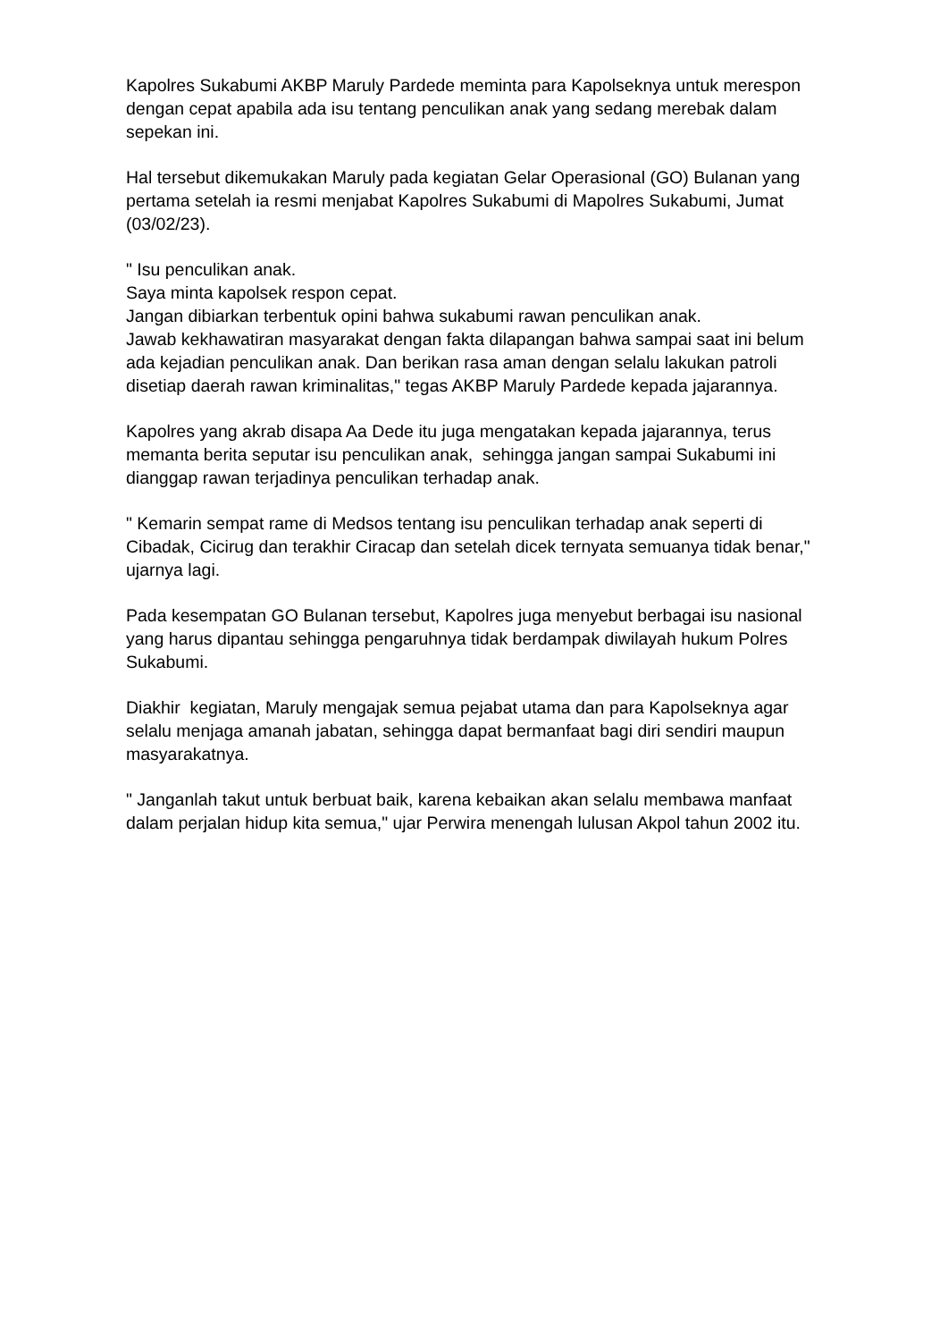Kapolres Sukabumi AKBP Maruly Pardede meminta para Kapolseknya untuk merespon dengan cepat apabila ada isu tentang penculikan anak yang sedang merebak dalam sepekan ini.
Hal tersebut dikemukakan Maruly pada kegiatan Gelar Operasional (GO) Bulanan yang pertama setelah ia resmi menjabat Kapolres Sukabumi di Mapolres Sukabumi, Jumat (03/02/23).
" Isu penculikan anak.
Saya minta kapolsek respon cepat.
Jangan dibiarkan terbentuk opini bahwa sukabumi rawan penculikan anak.
Jawab kekhawatiran masyarakat dengan fakta dilapangan bahwa sampai saat ini belum ada kejadian penculikan anak. Dan berikan rasa aman dengan selalu lakukan patroli disetiap daerah rawan kriminalitas," tegas AKBP Maruly Pardede kepada jajarannya.
Kapolres yang akrab disapa Aa Dede itu juga mengatakan kepada jajarannya, terus memanta berita seputar isu penculikan anak, sehingga jangan sampai Sukabumi ini dianggap rawan terjadinya penculikan terhadap anak.
" Kemarin sempat rame di Medsos tentang isu penculikan terhadap anak seperti di Cibadak, Cicirug dan terakhir Ciracap dan setelah dicek ternyata semuanya tidak benar," ujarnya lagi.
Pada kesempatan GO Bulanan tersebut, Kapolres juga menyebut berbagai isu nasional yang harus dipantau sehingga pengaruhnya tidak berdampak diwilayah hukum Polres Sukabumi.
Diakhir kegiatan, Maruly mengajak semua pejabat utama dan para Kapolseknya agar selalu menjaga amanah jabatan, sehingga dapat bermanfaat bagi diri sendiri maupun masyarakatnya.
" Janganlah takut untuk berbuat baik, karena kebaikan akan selalu membawa manfaat dalam perjalan hidup kita semua," ujar Perwira menengah lulusan Akpol tahun 2002 itu.